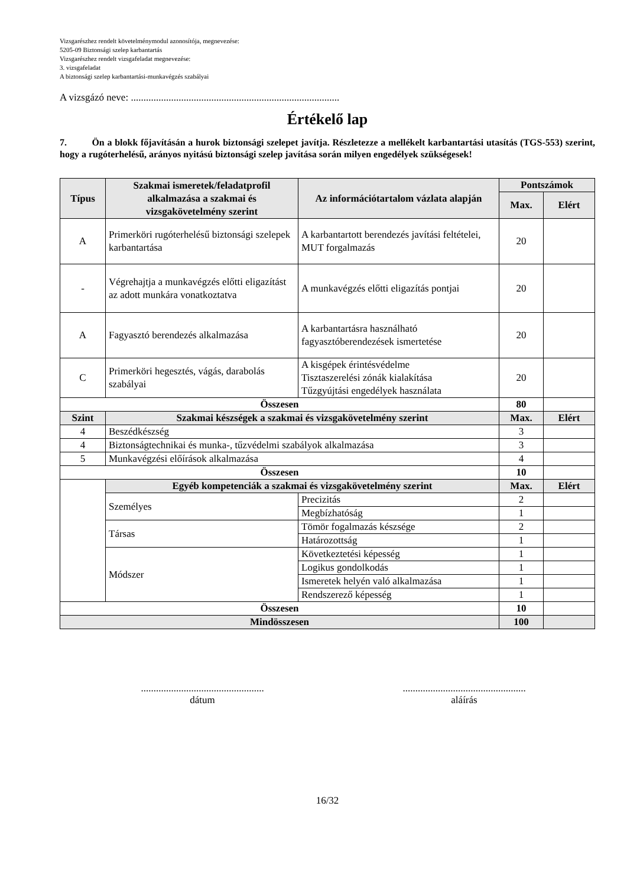Vizsgarészhez rendelt követelménymodul azonosítója, megnevezése:
5205-09 Biztonsági szelep karbantartás
Vizsgarészhez rendelt vizsgafeladat megnevezése:
3. vizsgafeladat
A biztonsági szelep karbantartási-munkavégzés szabályai
A vizsgázó neve: ...................................................................................
Értékelő lap
7. Ön a blokk főjavításán a hurok biztonsági szelepet javítja. Részletezze a mellékelt karbantartási utasítás (TGS-553) szerint, hogy a rugóterhelésű, arányos nyitású biztonsági szelep javítása során milyen engedélyek szükségesek!
| Típus | Szakmai ismeretek/feladatprofil alkalmazása a szakmai és vizsgakövetelmény szerint | Az információtartalom vázlata alapján | | Pontszámok | |
| --- | --- | --- | --- | --- | --- |
| | | | | Max. | Elért |
| A | Primerköri rugóterhelésű biztonsági szelepek karbantartása | A karbantartott berendezés javítási feltételei, MUT forgalmazás | | 20 | |
| - | Végrehajtja a munkavégzés előtti eligazítást az adott munkára vonatkoztatva | A munkavégzés előtti eligazítás pontjai | | 20 | |
| A | Fagyasztó berendezés alkalmazása | A karbantartásra használható fagyasztóberendezések ismertetése | | 20 | |
| C | Primerköri hegesztés, vágás, darabolás szabályai | A kisgépek érintésvédelme Tisztaszerelési zónák kialakítása Tűzgyújtási engedélyek használata | | 20 | |
| Összesen | | | | 80 | |
| Szint | Szakmai készségek a szakmai és vizsgakövetelmény szerint | | | Max. | Elért |
| 4 | Beszédkészség | | | 3 | |
| 4 | Biztonságtechnikai és munka-, tűzvédelmi szabályok alkalmazása | | | 3 | |
| 5 | Munkavégzési előírások alkalmazása | | | 4 | |
| Összesen | | | | 10 | |
| | Egyéb kompetenciák a szakmai és vizsgakövetelmény szerint | | | Max. | Elért |
| | Személyes | | Precizitás | 2 | |
| | | | Megbízhatóság | 1 | |
| | Társas | | Tömör fogalmazás készsége | 2 | |
| | | | Határozottság | 1 | |
| | Módszer | | Következtetési képesség | 1 | |
| | | | Logikus gondolkodás | 1 | |
| | | | Ismeretek helyén való alkalmazása | 1 | |
| | | | Rendszerező képesség | 1 | |
| Összesen | | | | 10 | |
| Mindösszesen | | | | 100 | |
.................................................
dátum
.................................................
aláírás
16/32